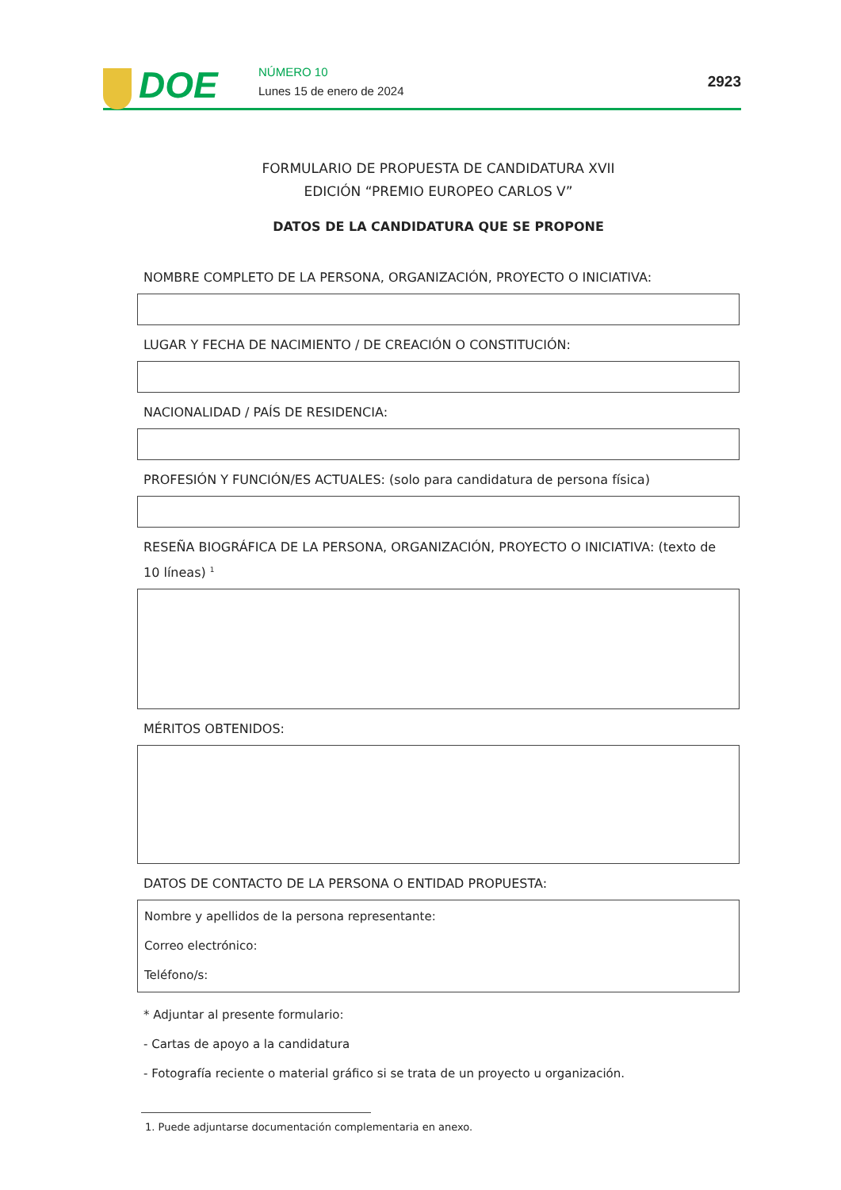DOE NÚMERO 10
Lunes 15 de enero de 2024
2923
FORMULARIO DE PROPUESTA DE CANDIDATURA XVII
EDICIÓN “PREMIO EUROPEO CARLOS V”
DATOS DE LA CANDIDATURA QUE SE PROPONE
NOMBRE COMPLETO DE LA PERSONA, ORGANIZACIÓN, PROYECTO O INICIATIVA:
LUGAR Y FECHA DE NACIMIENTO / DE CREACIÓN O CONSTITUCIÓN:
NACIONALIDAD / PAÍS DE RESIDENCIA:
PROFESIÓN Y FUNCIÓN/ES ACTUALES: (solo para candidatura de persona física)
RESEÑA BIOGRÁFICA DE LA PERSONA, ORGANIZACIÓN, PROYECTO O INICIATIVA: (texto de 10 líneas) <sup>1</sup>
MÉRITOS OBTENIDOS:
DATOS DE CONTACTO DE LA PERSONA O ENTIDAD PROPUESTA:
Nombre y apellidos de la persona representante:
Correo electrónico:
Teléfono/s:
* Adjuntar al presente formulario:
- Cartas de apoyo a la candidatura
- Fotografía reciente o material gráfico si se trata de un proyecto u organización.
1. Puede adjuntarse documentación complementaria en anexo.